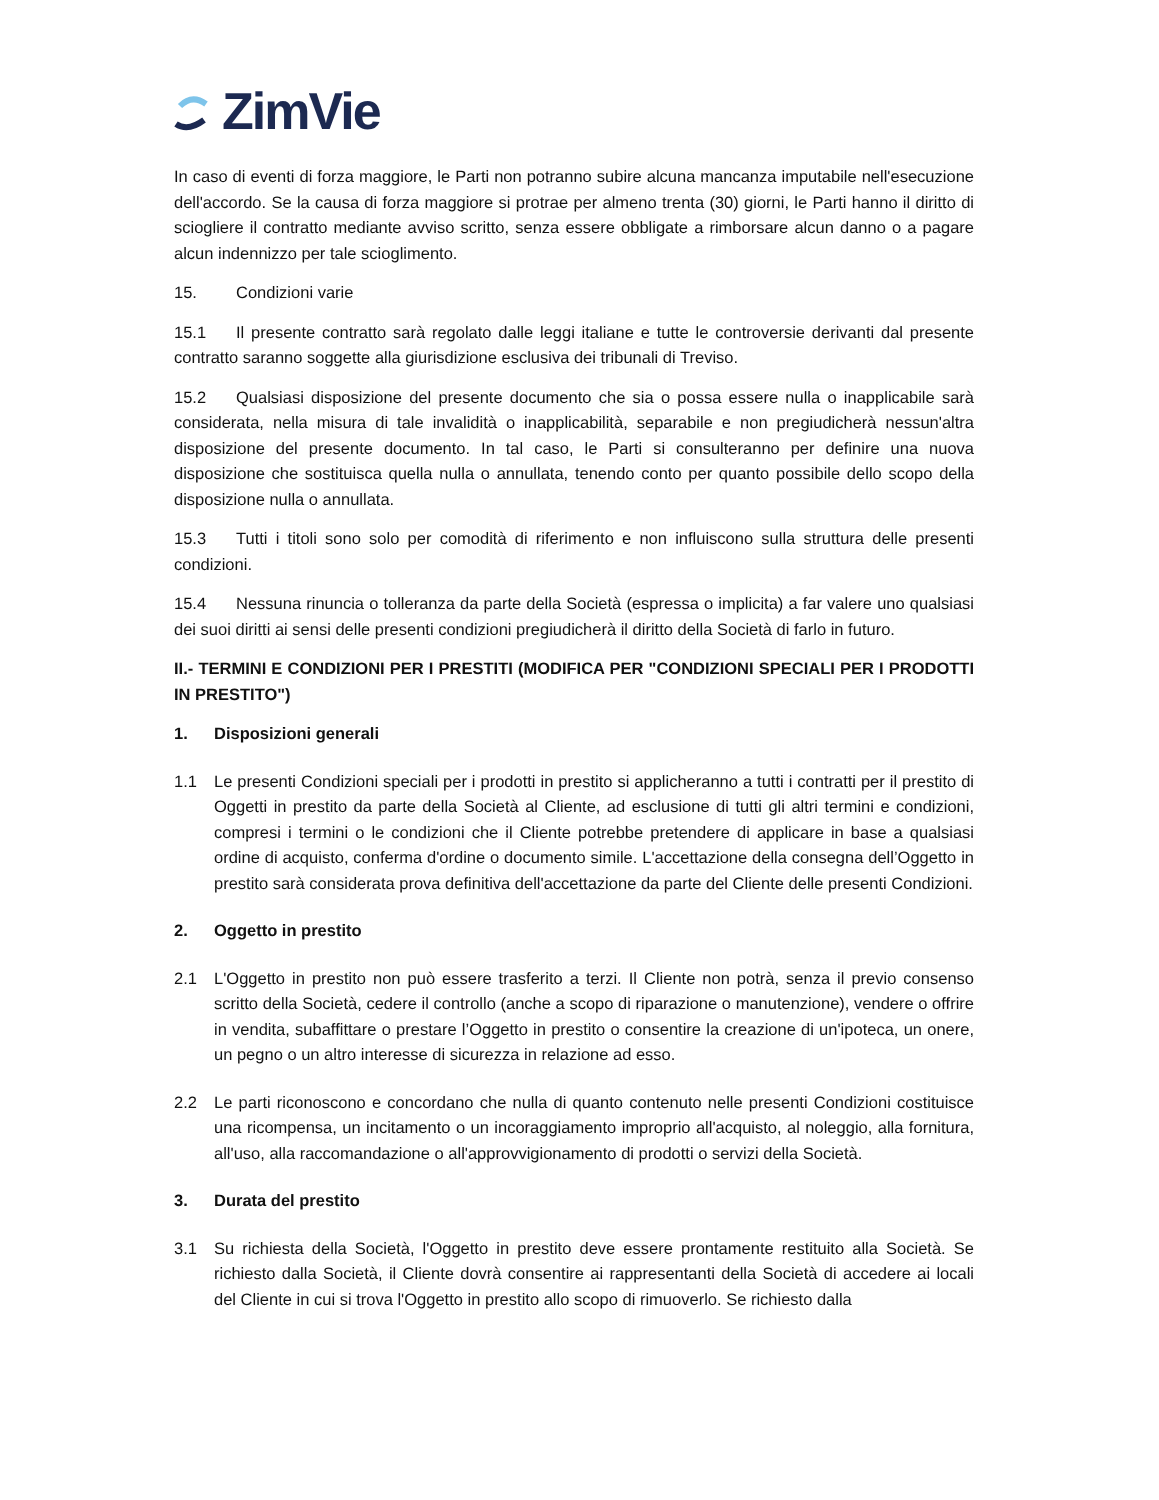ZimVie
In caso di eventi di forza maggiore, le Parti non potranno subire alcuna mancanza imputabile nell'esecuzione dell'accordo. Se la causa di forza maggiore si protrae per almeno trenta (30) giorni, le Parti hanno il diritto di sciogliere il contratto mediante avviso scritto, senza essere obbligate a rimborsare alcun danno o a pagare alcun indennizzo per tale scioglimento.
15. Condizioni varie
15.1 Il presente contratto sarà regolato dalle leggi italiane e tutte le controversie derivanti dal presente contratto saranno soggette alla giurisdizione esclusiva dei tribunali di Treviso.
15.2 Qualsiasi disposizione del presente documento che sia o possa essere nulla o inapplicabile sarà considerata, nella misura di tale invalidità o inapplicabilità, separabile e non pregiudicherà nessun'altra disposizione del presente documento. In tal caso, le Parti si consulteranno per definire una nuova disposizione che sostituisca quella nulla o annullata, tenendo conto per quanto possibile dello scopo della disposizione nulla o annullata.
15.3 Tutti i titoli sono solo per comodità di riferimento e non influiscono sulla struttura delle presenti condizioni.
15.4 Nessuna rinuncia o tolleranza da parte della Società (espressa o implicita) a far valere uno qualsiasi dei suoi diritti ai sensi delle presenti condizioni pregiudicherà il diritto della Società di farlo in futuro.
II.- TERMINI E CONDIZIONI PER I PRESTITI (MODIFICA PER "CONDIZIONI SPECIALI PER I PRODOTTI IN PRESTITO")
1. Disposizioni generali
1.1 Le presenti Condizioni speciali per i prodotti in prestito si applicheranno a tutti i contratti per il prestito di Oggetti in prestito da parte della Società al Cliente, ad esclusione di tutti gli altri termini e condizioni, compresi i termini o le condizioni che il Cliente potrebbe pretendere di applicare in base a qualsiasi ordine di acquisto, conferma d'ordine o documento simile. L'accettazione della consegna dell’Oggetto in prestito sarà considerata prova definitiva dell'accettazione da parte del Cliente delle presenti Condizioni.
2. Oggetto in prestito
2.1 L'Oggetto in prestito non può essere trasferito a terzi. Il Cliente non potrà, senza il previo consenso scritto della Società, cedere il controllo (anche a scopo di riparazione o manutenzione), vendere o offrire in vendita, subaffittare o prestare l’Oggetto in prestito o consentire la creazione di un'ipoteca, un onere, un pegno o un altro interesse di sicurezza in relazione ad esso.
2.2 Le parti riconoscono e concordano che nulla di quanto contenuto nelle presenti Condizioni costituisce una ricompensa, un incitamento o un incoraggiamento improprio all'acquisto, al noleggio, alla fornitura, all'uso, alla raccomandazione o all'approvvigionamento di prodotti o servizi della Società.
3. Durata del prestito
3.1 Su richiesta della Società, l'Oggetto in prestito deve essere prontamente restituito alla Società. Se richiesto dalla Società, il Cliente dovrà consentire ai rappresentanti della Società di accedere ai locali del Cliente in cui si trova l'Oggetto in prestito allo scopo di rimuoverlo. Se richiesto dalla